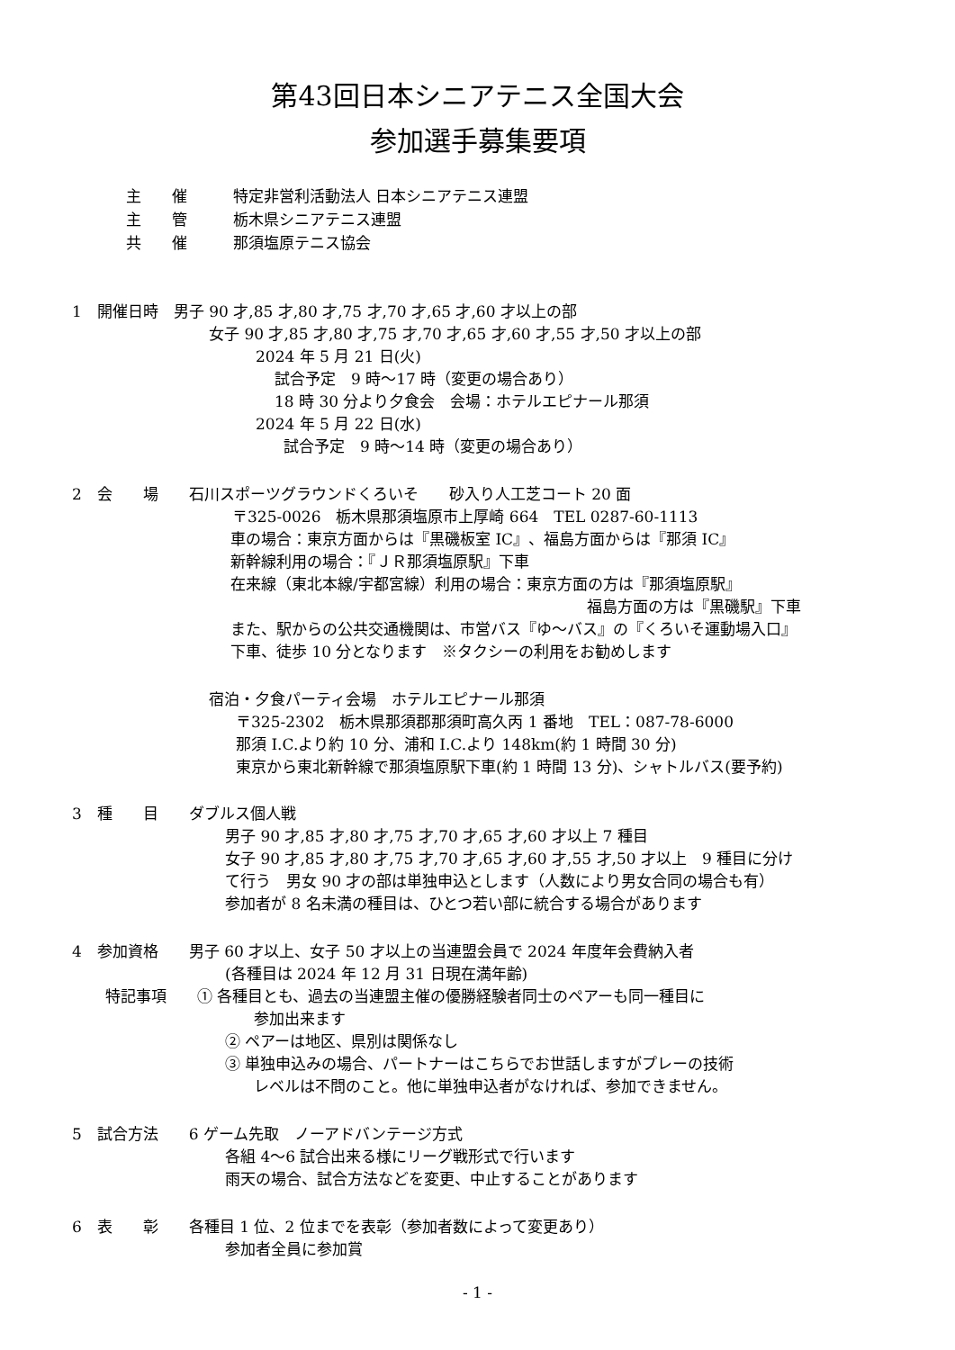第43回日本シニアテニス全国大会
参加選手募集要項
主　　催　　　特定非営利活動法人 日本シニアテニス連盟
主　　管　　　栃木県シニアテニス連盟
共　　催　　　那須塩原テニス協会
1　開催日時　男子 90 才,85 才,80 才,75 才,70 才,65 才,60 才以上の部
女子 90 才,85 才,80 才,75 才,70 才,65 才,60 才,55 才,50 才以上の部
2024 年 5 月 21 日(火)
試合予定　9 時～17 時（変更の場合あり）
18 時 30 分より夕食会　会場：ホテルエピナール那須
2024 年 5 月 22 日(水)
試合予定　9 時～14 時（変更の場合あり）
2　会　　場　　石川スポーツグラウンドくろいそ　　砂入り人工芝コート 20 面
〒325-0026　栃木県那須塩原市上厚崎 664　TEL 0287-60-1113
車の場合：東京方面からは『黒磯板室 IC』、福島方面からは『那須 IC』
新幹線利用の場合：『ＪＲ那須塩原駅』下車
在来線（東北本線/宇都宮線）利用の場合：東京方面の方は『那須塩原駅』
福島方面の方は『黒磯駅』下車
また、駅からの公共交通機関は、市営バス『ゆ～バス』の『くろいそ運動場入口』
下車、徒歩 10 分となります　※タクシーの利用をお勧めします
宿泊・夕食パーティ会場　ホテルエピナール那須
〒325-2302　栃木県那須郡那須町高久丙 1 番地　TEL：087-78-6000
那須 I.C.より約 10 分、浦和 I.C.より 148km(約 1 時間 30 分)
東京から東北新幹線で那須塩原駅下車(約 1 時間 13 分)、シャトルバス(要予約)
3　種　　目　　ダブルス個人戦
男子 90 才,85 才,80 才,75 才,70 才,65 才,60 才以上 7 種目
女子 90 才,85 才,80 才,75 才,70 才,65 才,60 才,55 才,50 才以上　9 種目に分け
て行う　男女 90 才の部は単独申込とします（人数により男女合同の場合も有）
参加者が 8 名未満の種目は、ひとつ若い部に統合する場合があります
4　参加資格　　男子 60 才以上、女子 50 才以上の当連盟会員で 2024 年度年会費納入者
(各種目は 2024 年 12 月 31 日現在満年齢)
特記事項　　① 各種目とも、過去の当連盟主催の優勝経験者同士のペアーも同一種目に
参加出来ます
② ペアーは地区、県別は関係なし
③ 単独申込みの場合、パートナーはこちらでお世話しますがプレーの技術
レベルは不問のこと。他に単独申込者がなければ、参加できません。
5　試合方法　　6 ゲーム先取　ノーアドバンテージ方式
各組 4～6 試合出来る様にリーグ戦形式で行います
雨天の場合、試合方法などを変更、中止することがあります
6　表　　彰　　各種目 1 位、2 位までを表彰（参加者数によって変更あり）
参加者全員に参加賞
- 1 -